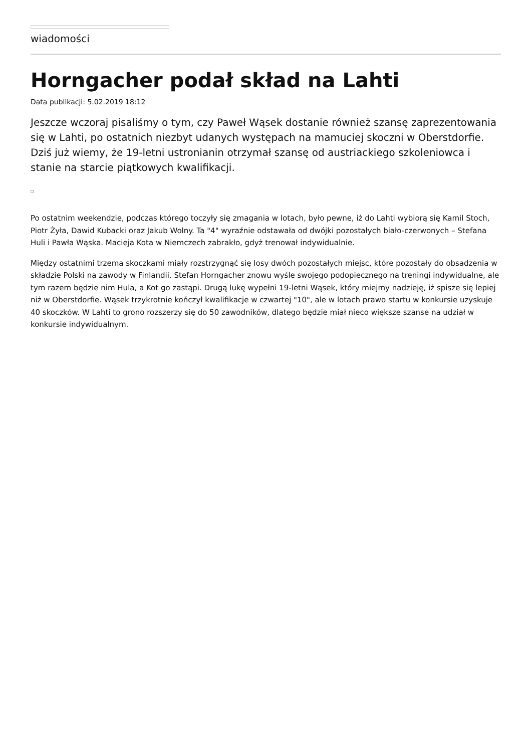wiadomości
Horngacher podał skład na Lahti
Data publikacji: 5.02.2019 18:12
Jeszcze wczoraj pisaliśmy o tym, czy Paweł Wąsek dostanie również szansę zaprezentowania się w Lahti, po ostatnich niezbyt udanych występach na mamuciej skoczni w Oberstdorfie. Dziś już wiemy, że 19-letni ustronianin otrzymał szansę od austriackiego szkoleniowca i stanie na starcie piątkowych kwalifikacji.
Po ostatnim weekendzie, podczas którego toczyły się zmagania w lotach, było pewne, iż do Lahti wybiorą się Kamil Stoch, Piotr Żyła, Dawid Kubacki oraz Jakub Wolny. Ta "4" wyraźnie odstawała od dwójki pozostałych biało-czerwonych – Stefana Huli i Pawła Wąska. Macieja Kota w Niemczech zabrakło, gdyż trenował indywidualnie.
Między ostatnimi trzema skoczkami miały rozstrzygnąć się losy dwóch pozostałych miejsc, które pozostały do obsadzenia w składzie Polski na zawody w Finlandii. Stefan Horngacher znowu wyśle swojego podopiecznego na treningi indywidualne, ale tym razem będzie nim Hula, a Kot go zastąpi. Drugą lukę wypełni 19-letni Wąsek, który miejmy nadzieję, iż spisze się lepiej niż w Oberstdorfie. Wąsek trzykrotnie kończył kwalifikacje w czwartej "10", ale w lotach prawo startu w konkursie uzyskuje 40 skoczków. W Lahti to grono rozszerzy się do 50 zawodników, dlatego będzie miał nieco większe szanse na udział w konkursie indywidualnym.